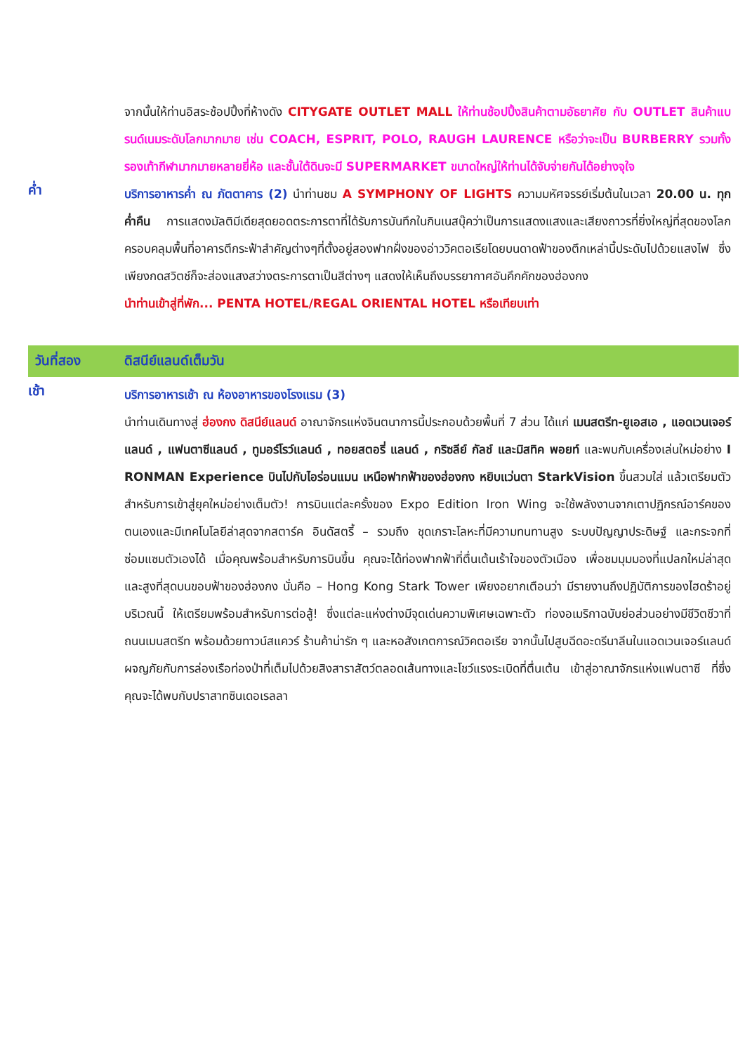จากนั้นให้ท่านอิสระช้อปปิ้งที่ห้างดัง CITYGATE OUTLET MALL ให้ท่านช้อปปิ้งสินค้าตามอัธยาศัย กับ OUTLET สินค้าแบรนด์เนมระดับโลกมากมาย เช่น COACH, ESPRIT, POLO, RAUGH LAURENCE หรือว่าจะเป็น BURBERRY รวมทั้งรองเท้ากีฬามากมายหลายยี่ห้อ และชั้นใต้ดินจะมี SUPERMARKET ขนาดใหญ่ให้ท่านได้จับจ่ายกันได้อย่างจุใจ
ค่ำ
บริการอาหารค่ำ ณ ภัตตาคาร (2) นำท่านชม A SYMPHONY OF LIGHTS ความมหัศจรรย์เริ่มต้นในเวลา 20.00 น. ทุกค่ำคืน การแสดงมัลติมีเดียสุดยอดตระการตาที่ได้รับการบันทึกในกินเนสบุ๊คว่าเป็นการแสดงแสงและเสียงถาวรที่ยิ่งใหญ่ที่สุดของโลกครอบคลุมพื้นที่อาคารตึกระฟ้าสำคัญต่างๆที่ตั้งอยู่สองฟากฝั่งของอ่าววิคตอเรียโดยบนดาดฟ้าของตึกเหล่านี้ประดับไปด้วยแสงไฟ ซึ่งเพียงกดสวิตช์ก็จะส่องแสงสว่างตระการตาเป็นสีต่างๆ แสดงให้เห็นถึงบรรยากาศอันคึกคักของฮ่องกง
นำท่านเข้าสู่ที่พัก... PENTA HOTEL/REGAL ORIENTAL HOTEL หรือเทียบเท่า
วันที่สอง ดิสนีย์แลนด์เต็มวัน
เช้า
บริการอาหารเช้า ณ ห้องอาหารของโรงแรม (3)
นำท่านเดินทางสู่ ฮ่องกง ดิสนีย์แลนด์ อาณาจักรแห่งจินตนาการนี้ประกอบด้วยพื้นที่ 7 ส่วน ได้แก่ เมนสตรีท-ยูเอสเอ , แอดเวนเจอร์แลนด์ , แฟนตาซีแลนด์ , ทูมอร์โรว์แลนด์ , ทอยสตอรี่ แลนด์ , กริซลีย์ กัลช์ และมิสทิค พอยท์ และพบกับเครื่องเล่นใหม่อย่าง I RONMAN Experience บินไปกับไอร่อนแมน เหนือฟากฟ้าของฮ่องกง หยิบแว่นตา StarkVision ขึ้นสวมใส่ แล้วเตรียมตัวสำหรับการเข้าสู่ยุคใหม่อย่างเต็มตัว! การบินแต่ละครั้งของ Expo Edition Iron Wing จะใช้พลังงานจากเตาปฏิกรณ์อาร์คของตนเองและมีเทคโนโลยีล่าสุดจากสตาร์ค อินดัสตรี้ – รวมถึง ชุดเกราะโลหะที่มีความทนทานสูง ระบบปัญญาประดิษฐ์ และกระจกที่ซ่อมแซมตัวเองได้ เมื่อคุณพร้อมสำหรับการบินขึ้น คุณจะได้ท่องฟากฟ้าที่ตื่นเต้นเร้าใจของตัวเมือง เพื่อชมมุมมองที่แปลกใหม่ล่าสุดและสูงที่สุดบนขอบฟ้าของฮ่องกง นั่นคือ – Hong Kong Stark Tower เพียงอยากเตือนว่า มีรายงานถึงปฏิบัติการของไฮดร้าอยู่บริเวณนี้ ให้เตรียมพร้อมสำหรับการต่อสู้! ซึ่งแต่ละแห่งต่างมีจุดเด่นความพิเศษเฉพาะตัว ท่องอเมริกาฉบับย่อส่วนอย่างมีชีวิตชีวาที่ถนนเมนสตรีท พร้อมด้วยทาวน์สแควร์ ร้านค้าน่ารัก ๆ และหอสังเกตการณ์วิคตอเรีย จากนั้นไปสูบฉีดอะดรีนาลีนในแอดเวนเจอร์แลนด์ ผจญภัยกับการล่องเรือท่องป่าที่เต็มไปด้วยสิงสาราสัตว์ตลอดเส้นทางและโชว์แรงระเบิดที่ตื่นเต้น เข้าสู่อาณาจักรแห่งแฟนตาซี ที่ซึ่งคุณจะได้พบกับปราสาทซินเดอเรลลา